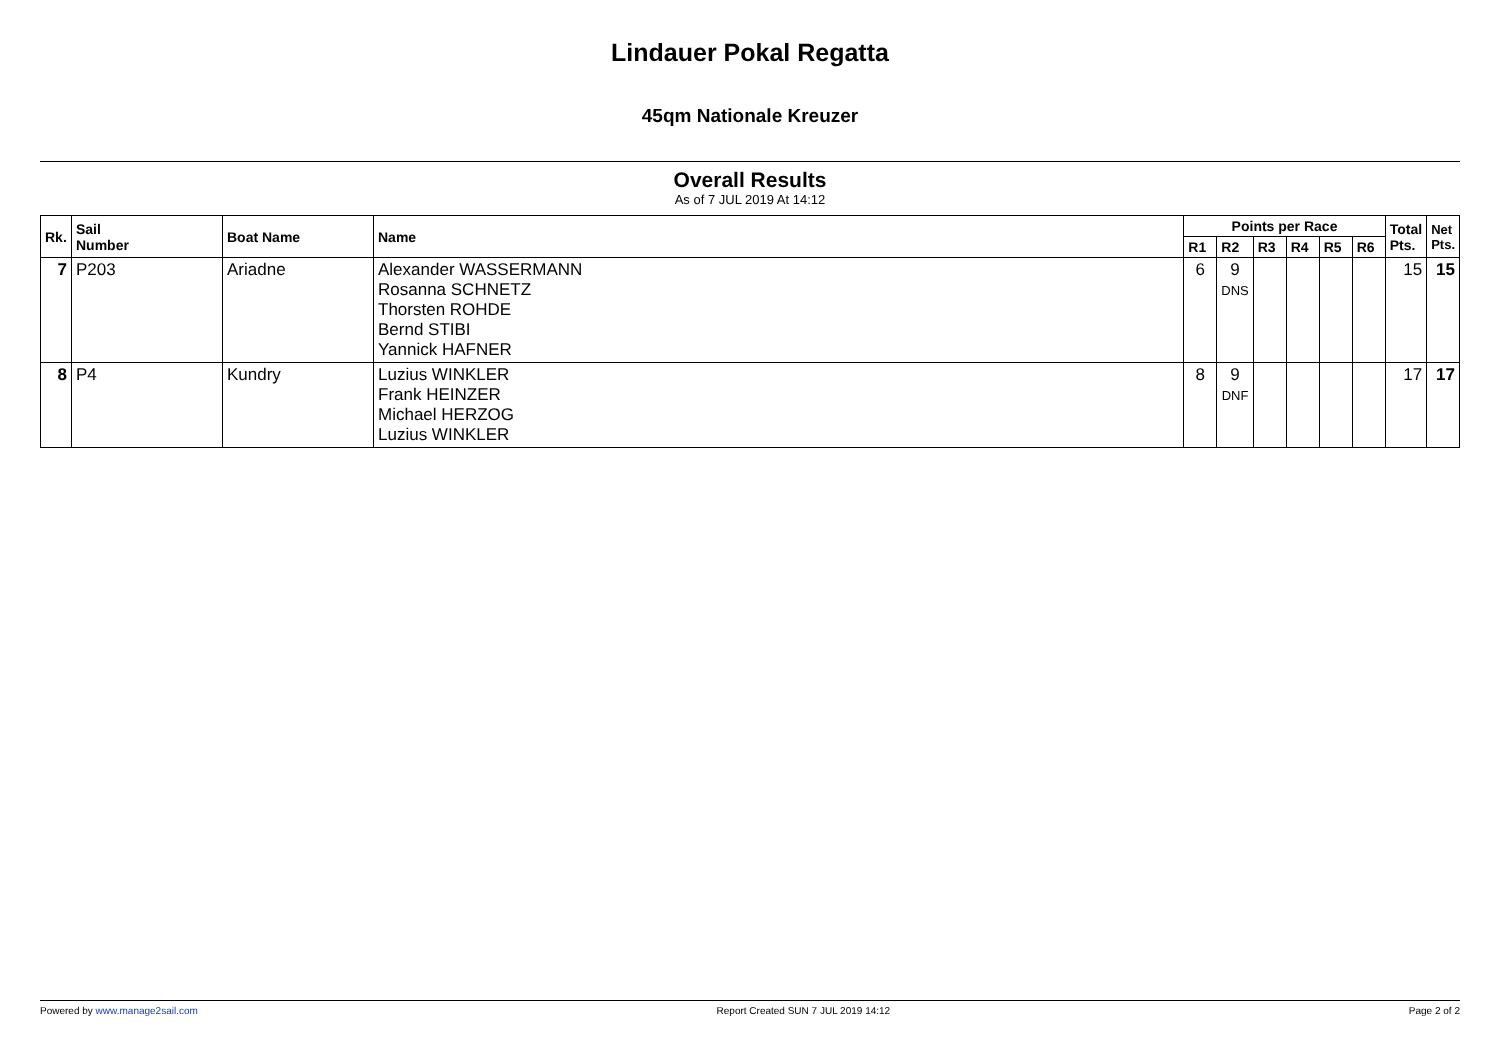Lindauer Pokal Regatta
45qm Nationale Kreuzer
Overall Results
As of 7 JUL 2019 At 14:12
| Rk. | Sail Number | Boat Name | Name | Points per Race | | | | | | Total Pts. | Net Pts. |
| --- | --- | --- | --- | --- | --- | --- | --- | --- | --- | --- | --- |
| | | | | R1 | R2 | R3 | R4 | R5 | R6 | | |
| 7 | P203 | Ariadne | Alexander WASSERMANN Rosanna SCHNETZ Thorsten ROHDE Bernd STIBI Yannick HAFNER | 6 | 9 DNS | | | | | 15 | 15 |
| 8 | P4 | Kundry | Luzius WINKLER Frank HEINZER Michael HERZOG Luzius WINKLER | 8 | 9 DNF | | | | | 17 | 17 |
Powered by www.manage2sail.com Report Created SUN 7 JUL 2019 14:12 Page 2 of 2